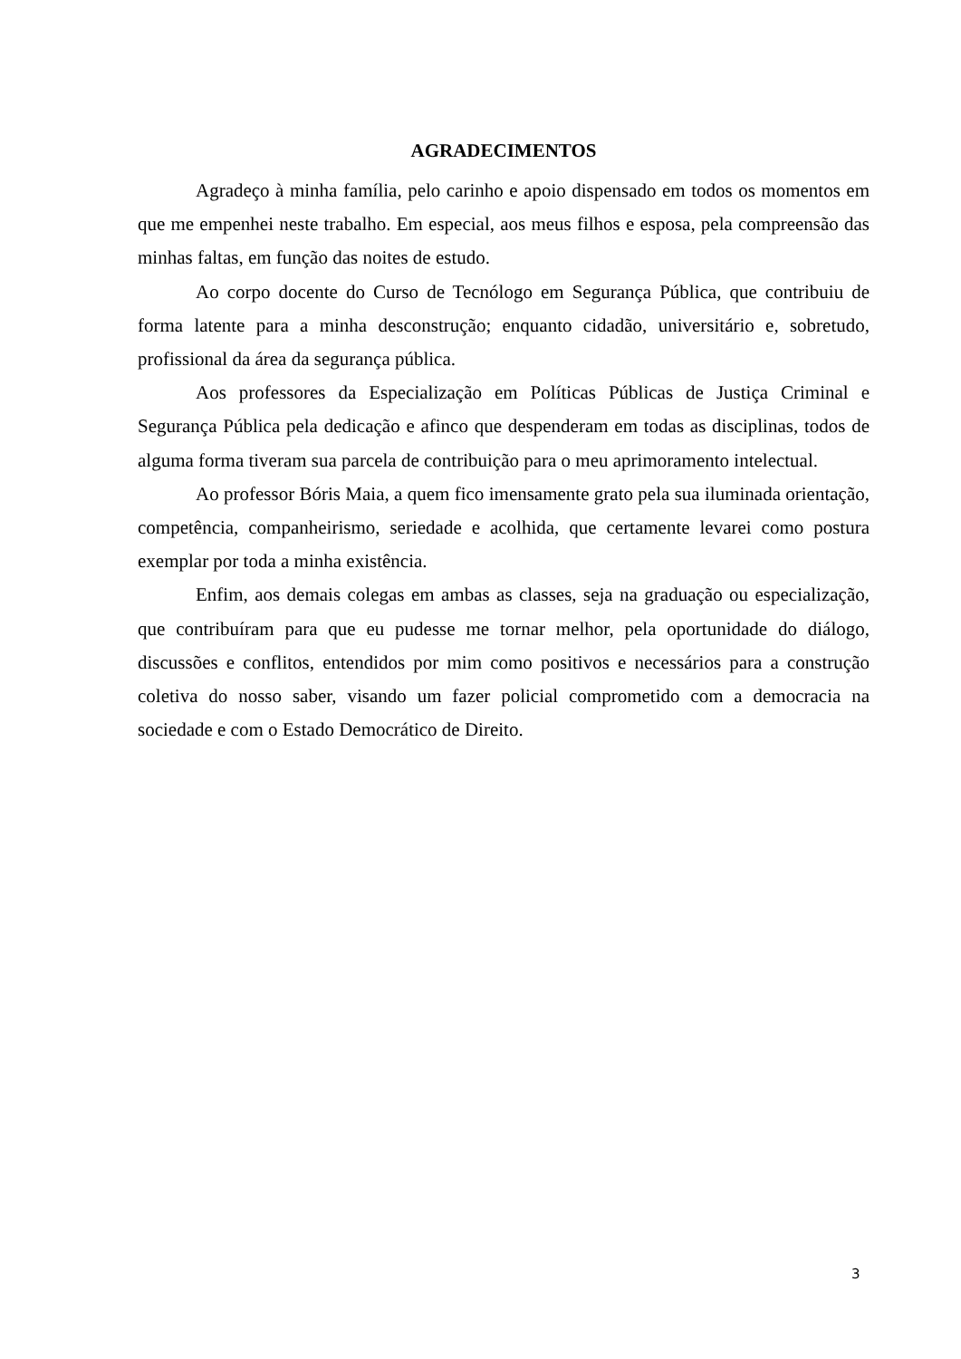AGRADECIMENTOS
Agradeço à minha família, pelo carinho e apoio dispensado em todos os momentos em que me empenhei neste trabalho. Em especial, aos meus filhos e esposa, pela compreensão das minhas faltas, em função das noites de estudo.
Ao corpo docente do Curso de Tecnólogo em Segurança Pública, que contribuiu de forma latente para a minha desconstrução; enquanto cidadão, universitário e, sobretudo, profissional da área da segurança pública.
Aos professores da Especialização em Políticas Públicas de Justiça Criminal e Segurança Pública pela dedicação e afinco que despenderam em todas as disciplinas, todos de alguma forma tiveram sua parcela de contribuição para o meu aprimoramento intelectual.
Ao professor Bóris Maia, a quem fico imensamente grato pela sua iluminada orientação, competência, companheirismo, seriedade e acolhida, que certamente levarei como postura exemplar por toda a minha existência.
Enfim, aos demais colegas em ambas as classes, seja na graduação ou especialização, que contribuíram para que eu pudesse me tornar melhor, pela oportunidade do diálogo, discussões e conflitos, entendidos por mim como positivos e necessários para a construção coletiva do nosso saber, visando um fazer policial comprometido com a democracia na sociedade e com o Estado Democrático de Direito.
3